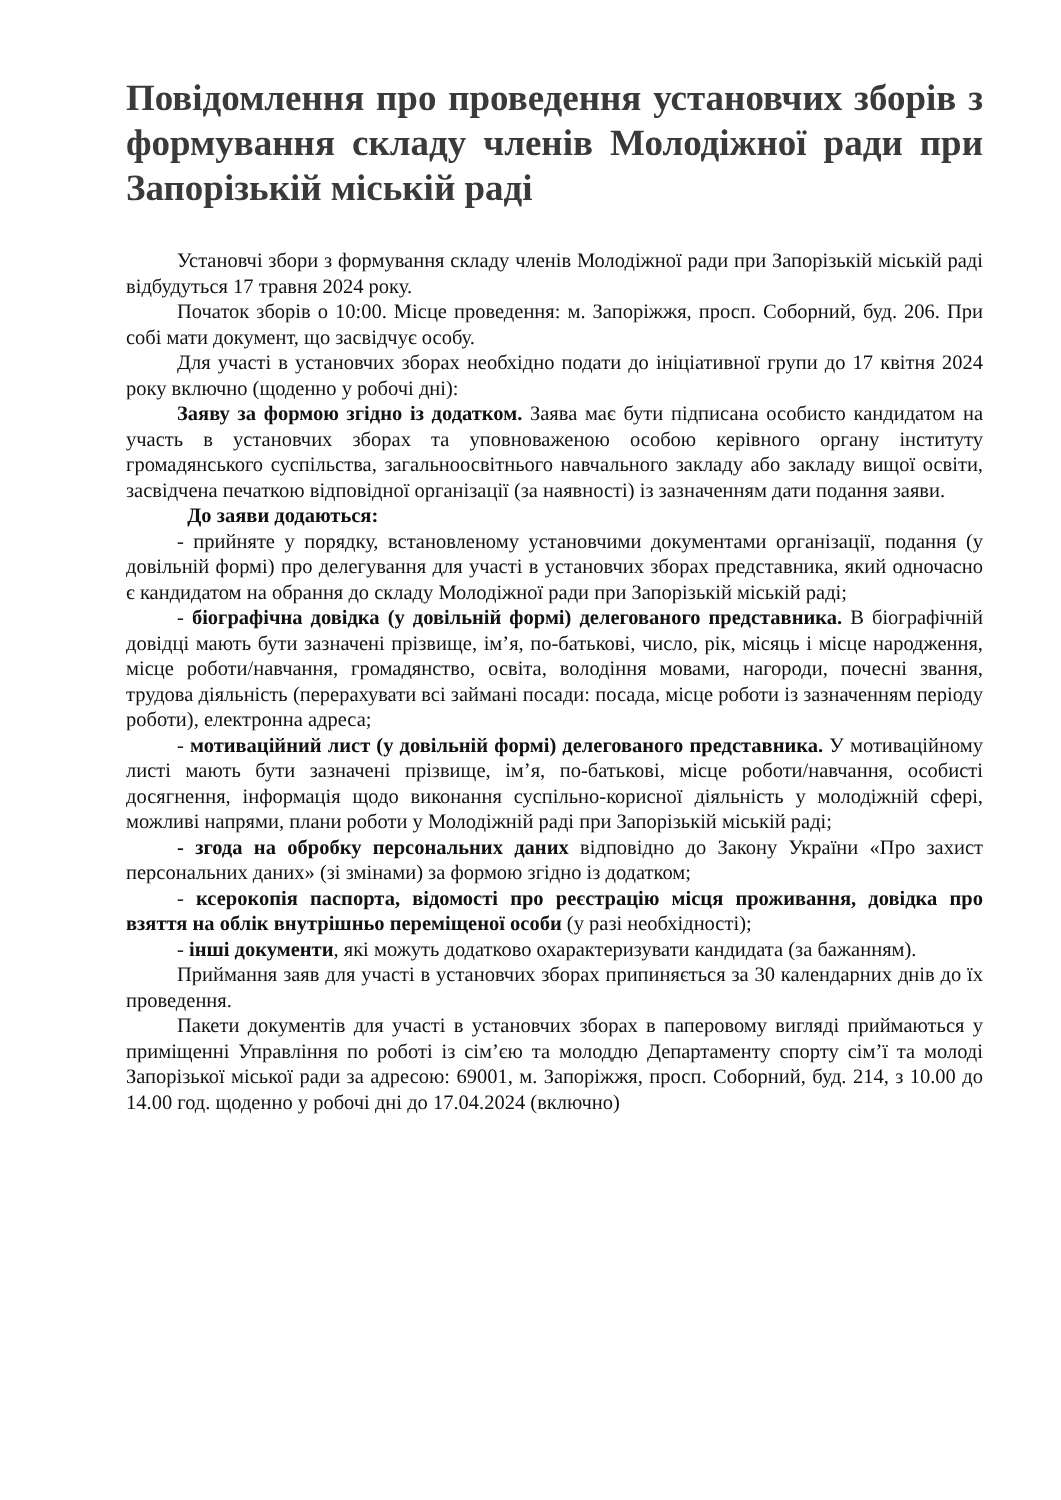Повідомлення про проведення установчих зборів з формування складу членів Молодіжної ради при Запорізькій міській раді
Установчі збори з формування складу членів Молодіжної ради при Запорізькій міській раді відбудуться 17 травня 2024 року.
Початок зборів о 10:00. Місце проведення: м. Запоріжжя, просп. Соборний, буд. 206. При собі мати документ, що засвідчує особу.
Для участі в установчих зборах необхідно подати до ініціативної групи до 17 квітня 2024 року включно (щоденно у робочі дні):
Заяву за формою згідно із додатком. Заява має бути підписана особисто кандидатом на участь в установчих зборах та уповноваженою особою керівного органу інституту громадянського суспільства, загальноосвітнього навчального закладу або закладу вищої освіти, засвідчена печаткою відповідної організації (за наявності) із зазначенням дати подання заяви.
До заяви додаються:
- прийняте у порядку, встановленому установчими документами організації, подання (у довільній формі) про делегування для участі в установчих зборах представника, який одночасно є кандидатом на обрання до складу Молодіжної ради при Запорізькій міській раді;
- біографічна довідка (у довільній формі) делегованого представника. В біографічній довідці мають бути зазначені прізвище, ім’я, по-батькові, число, рік, місяць і місце народження, місце роботи/навчання, громадянство, освіта, володіння мовами, нагороди, почесні звання, трудова діяльність (перерахувати всі займані посади: посада, місце роботи із зазначенням періоду роботи), електронна адреса;
- мотиваційний лист (у довільній формі) делегованого представника. У мотиваційному листі мають бути зазначені прізвище, ім’я, по-батькові, місце роботи/навчання, особисті досягнення, інформація щодо виконання суспільно-корисної діяльність у молодіжній сфері, можливі напрями, плани роботи у Молодіжній раді при Запорізькій міській раді;
- згода на обробку персональних даних відповідно до Закону України «Про захист персональних даних» (зі змінами) за формою згідно із додатком;
- ксерокопія паспорта, відомості про реєстрацію місця проживання, довідка про взяття на облік внутрішньо переміщеної особи (у разі необхідності);
- інші документи, які можуть додатково охарактеризувати кандидата (за бажанням).
Приймання заяв для участі в установчих зборах припиняється за 30 календарних днів до їх проведення.
Пакети документів для участі в установчих зборах в паперовому вигляді приймаються у приміщенні Управління по роботі із сім’єю та молоддю Департаменту спорту сім’ї та молоді Запорізької міської ради за адресою: 69001, м. Запоріжжя, просп. Соборний, буд. 214, з 10.00 до 14.00 год. щоденно у робочі дні до 17.04.2024 (включно)